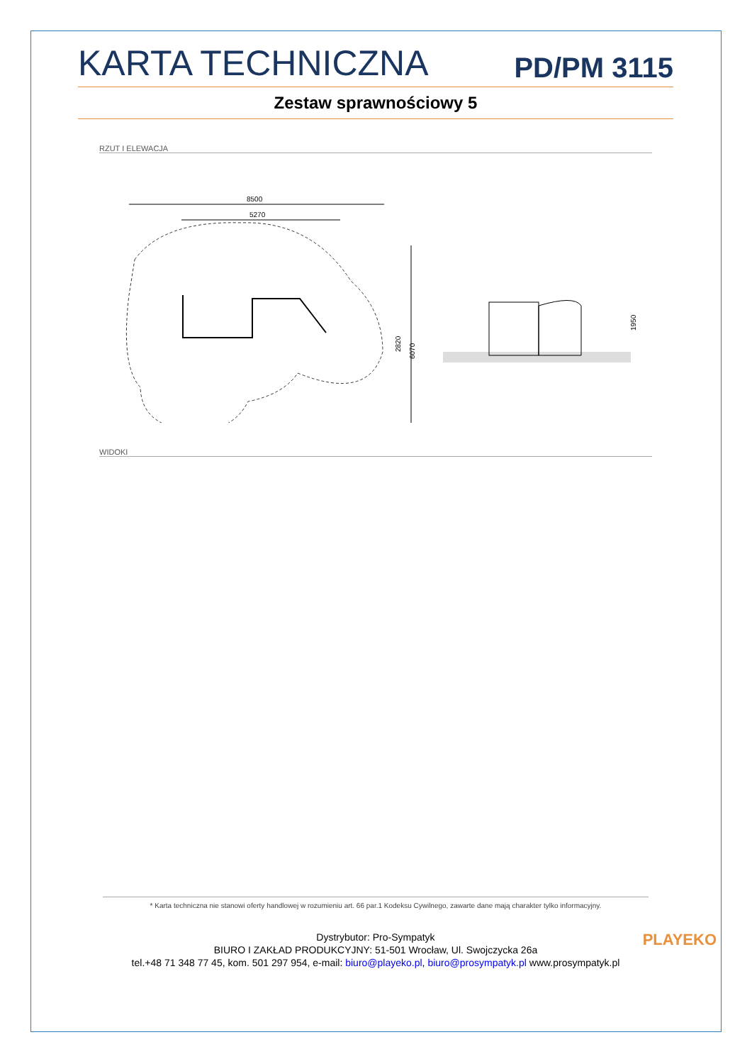KARTA TECHNICZNA PD/PM 3115
Zestaw sprawnościowy 5
RZUT I ELEWACJA
8500
5270
2820
6070
1950
WIDOKI
* Karta techniczna nie stanowi oferty handlowej w rozumieniu art. 66 par.1 Kodeksu Cywilnego, zawarte dane mają charakter tylko informacyjny.
Dystrybutor: Pro-Sympatyk
BIURO I ZAKŁAD PRODUKCYJNY: 51-501 Wrocław, Ul. Swojczycka 26a
tel.+48 71 348 77 45, kom. 501 297 954, e-mail: biuro@playeko.pl, biuro@prosympatyk.pl www.prosympatyk.pl
PLAYEKO